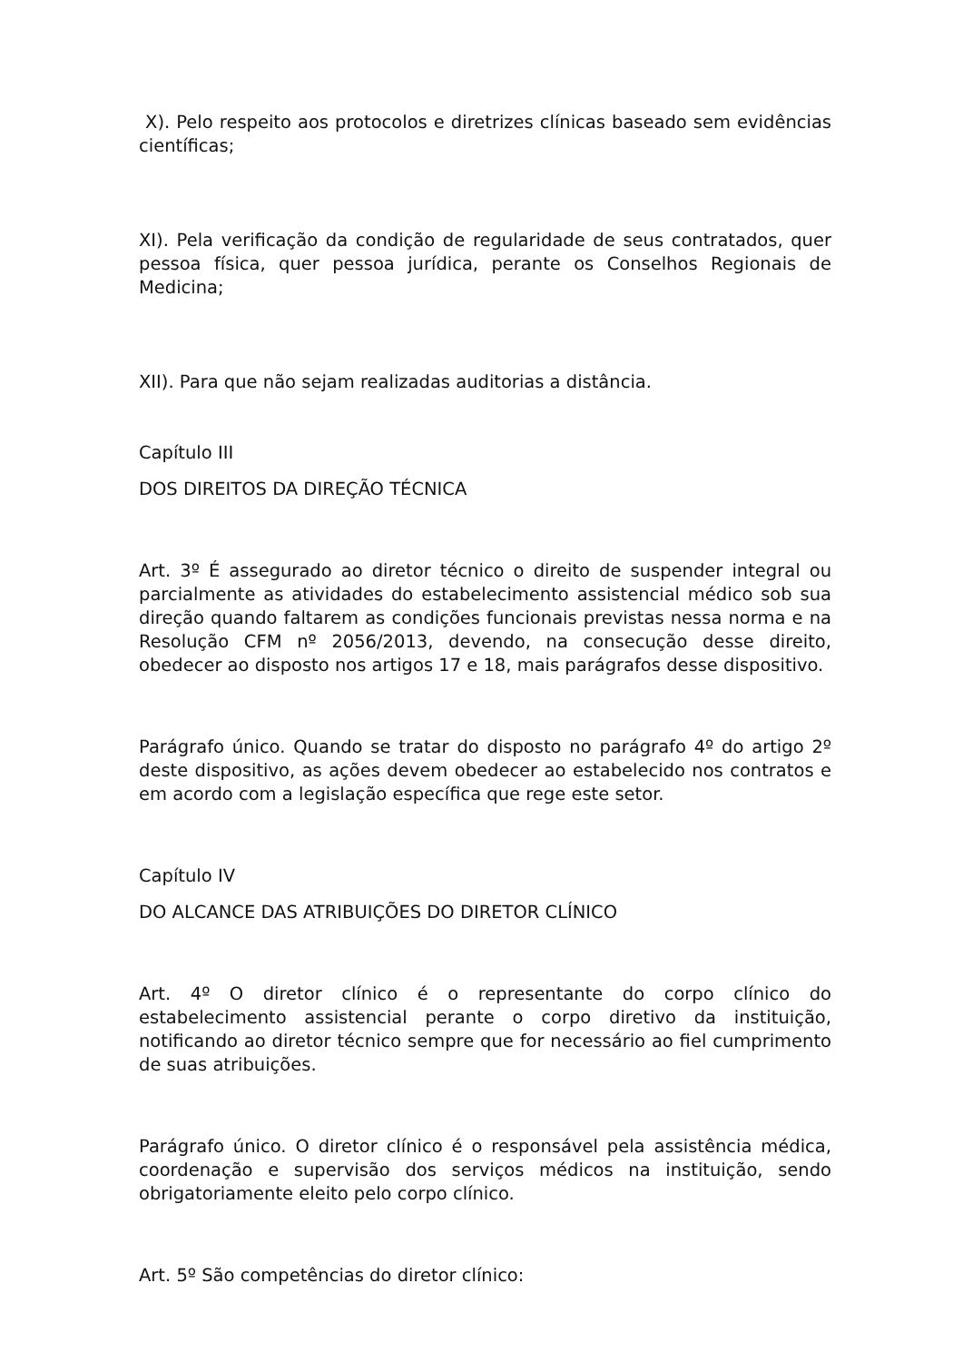X). Pelo respeito aos protocolos e diretrizes clínicas baseado sem evidências científicas;
XI). Pela verificação da condição de regularidade de seus contratados, quer pessoa física, quer pessoa jurídica, perante os Conselhos Regionais de Medicina;
XII). Para que não sejam realizadas auditorias a distância.
Capítulo III
DOS DIREITOS DA DIREÇÃO TÉCNICA
Art. 3º É assegurado ao diretor técnico o direito de suspender integral ou parcialmente as atividades do estabelecimento assistencial médico sob sua direção quando faltarem as condições funcionais previstas nessa norma e na Resolução CFM nº 2056/2013, devendo, na consecução desse direito, obedecer ao disposto nos artigos 17 e 18, mais parágrafos desse dispositivo.
Parágrafo único. Quando se tratar do disposto no parágrafo 4º do artigo 2º deste dispositivo, as ações devem obedecer ao estabelecido nos contratos e em acordo com a legislação específica que rege este setor.
Capítulo IV
DO ALCANCE DAS ATRIBUIÇÕES DO DIRETOR CLÍNICO
Art. 4º O diretor clínico é o representante do corpo clínico do estabelecimento assistencial perante o corpo diretivo da instituição, notificando ao diretor técnico sempre que for necessário ao fiel cumprimento de suas atribuições.
Parágrafo único. O diretor clínico é o responsável pela assistência médica, coordenação e supervisão dos serviços médicos na instituição, sendo obrigatoriamente eleito pelo corpo clínico.
Art. 5º São competências do diretor clínico: